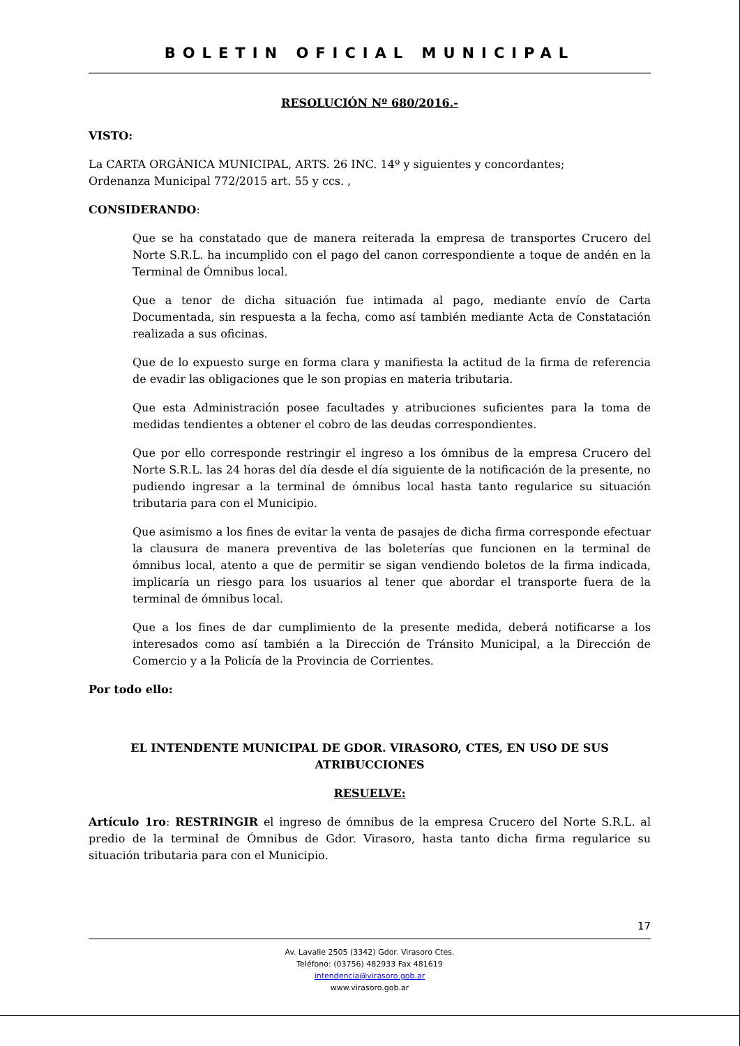BOLETIN OFICIAL MUNICIPAL
RESOLUCIÓN Nº 680/2016.-
VISTO:
La CARTA ORGÁNICA MUNICIPAL, ARTS. 26 INC. 14º y siguientes y concordantes;
Ordenanza Municipal 772/2015 art. 55 y ccs. ,
CONSIDERANDO:
Que se ha constatado que de manera reiterada la empresa de transportes Crucero del Norte S.R.L. ha incumplido con el pago del canon correspondiente a toque de andén en la Terminal de Ómnibus local.
Que a tenor de dicha situación fue intimada al pago, mediante envío de Carta Documentada, sin respuesta a la fecha, como así también mediante Acta de Constatación realizada a sus oficinas.
Que de lo expuesto surge en forma clara y manifiesta la actitud de la firma de referencia de evadir las obligaciones que le son propias en materia tributaria.
Que esta Administración posee facultades y atribuciones suficientes para la toma de medidas tendientes a obtener el cobro de las deudas correspondientes.
Que por ello corresponde restringir el ingreso a los ómnibus de la empresa Crucero del Norte S.R.L. las 24 horas del día desde el día siguiente de la notificación de la presente, no pudiendo ingresar a la terminal de ómnibus local hasta tanto regularice su situación tributaria para con el Municipio.
Que asimismo a los fines de evitar la venta de pasajes de dicha firma corresponde efectuar la clausura de manera preventiva de las boleterías que funcionen en la terminal de ómnibus local, atento a que de permitir se sigan vendiendo boletos de la firma indicada, implicaría un riesgo para los usuarios al tener que abordar el transporte fuera de la terminal de ómnibus local.
Que a los fines de dar cumplimiento de la presente medida, deberá notificarse a los interesados como así también a la Dirección de Tránsito Municipal, a la Dirección de Comercio y a la Policía de la Provincia de Corrientes.
Por todo ello:
EL INTENDENTE MUNICIPAL DE GDOR. VIRASORO, CTES, EN USO DE SUS ATRIBUCCIONES
RESUELVE:
Artículo 1ro: RESTRINGIR el ingreso de ómnibus de la empresa Crucero del Norte S.R.L. al predio de la terminal de Ómnibus de Gdor. Virasoro, hasta tanto dicha firma regularice su situación tributaria para con el Municipio.
17
Av. Lavalle 2505 (3342) Gdor. Virasoro Ctes.
Teléfono: (03756) 482933 Fax 481619
intendencia@virasoro.gob.ar
www.virasoro.gob.ar